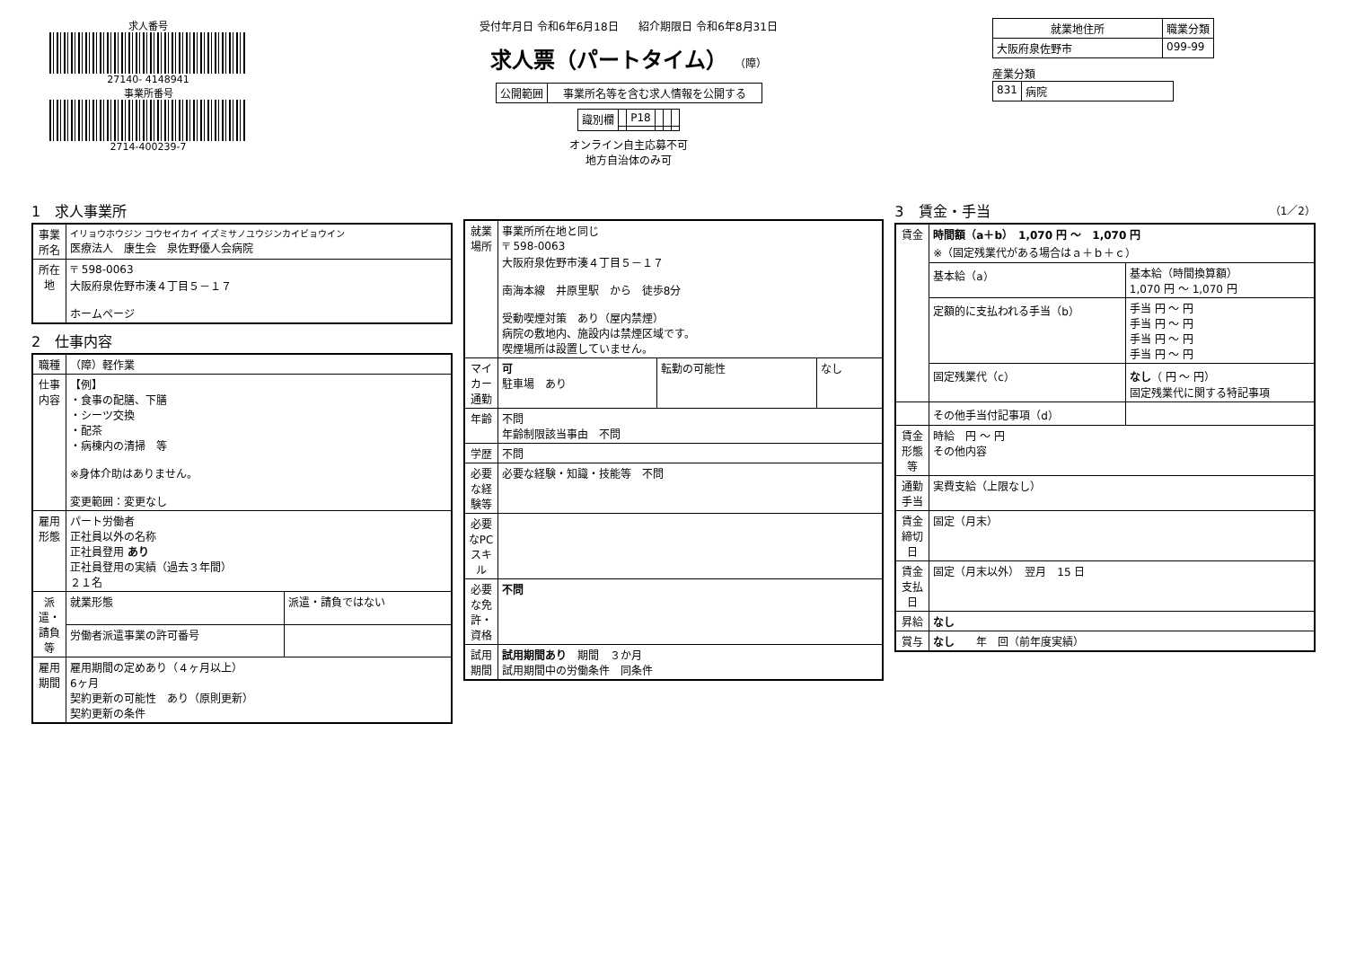求人番号
27140- 4148941
事業所番号
2714-400239-7
受付年月日 令和6年6月18日 紹介期限日 令和6年8月31日
求人票（パートタイム） （障）
| 公開範囲 | 事業所名等を含む求人情報を公開する |
| 識別欄 | | P18 | | | |
オンライン自主応募不可
地方自治体のみ可
| 就業地住所 | 職業分類 |
| --- | --- |
| 大阪府泉佐野市 | 099-99 |
産業分類
| 831 | 病院 |
1　求人事業所
| 事業所名 | イリョウホウジン コウセイカイ イズミサノユウジンカイビョウイン 医療法人 康生会 泉佐野優人会病院 |
| 所在地 | 〒 598-0063 大阪府泉佐野市湊４丁目５－１７ ホームページ |
2　仕事内容
| 職種 | （障）軽作業 | |
| 仕事内容 | 【例】 ・食事の配膳、下膳 ・シーツ交換 ・配茶 ・病棟内の清掃 等 ※身体介助はありません。 変更範囲：変更なし | |
| 雇用形態 | パート労働者 正社員以外の名称 正社員登用 あり 正社員登用の実績（過去３年間） ２１名 | |
| 派遣・請負等 | 就業形態 | 派遣・請負ではない |
| | 労働者派遣事業の許可番号 | |
| 雇用期間 | 雇用期間の定めあり（４ヶ月以上） 6ヶ月 契約更新の可能性 あり（原則更新） 契約更新の条件 | |
| 就業場所 | 事業所所在地と同じ 〒 598-0063 大阪府泉佐野市湊４丁目５－１７ 南海本線 井原里駅 から 徒歩8分 受動喫煙対策 あり（屋内禁煙） 病院の敷地内、施設内は禁煙区域です。 喫煙場所は設置していません。 | | |
| マイカー通勤 | 可 駐車場 あり | 転勤の可能性 | なし |
| 年齢 | 不問 年齢制限該当事由 不問 | | |
| 学歴 | 不問 | | |
| 必要な経験等 | 必要な経験・知識・技能等 不問 | | |
| 必要なPCスキル | | | |
| 必要な免許・資格 | 不問 | | |
| 試用期間 | 試用期間あり 期間 ３か月 試用期間中の労働条件 同条件 | | |
3　賃金・手当 （1／2）
| 賃金 | 時間額（a＋b） 1,070 円 ～ 1,070 円 ※（固定残業代がある場合はａ＋ｂ＋ｃ） | |
| | 基本給（a） | 基本給（時間換算額） 1,070 円 ～ 1,070 円 |
| | 定額的に支払われる手当（b） | 手当 円 ～ 円 手当 円 ～ 円 手当 円 ～ 円 手当 円 ～ 円 |
| | 固定残業代（c） | なし （ 円 ～ 円） 固定残業代に関する特記事項 |
| | その他手当付記事項（d） | |
| 賃金形態等 | 時給 円 ～ 円 その他内容 | |
| 通勤手当 | 実費支給（上限なし） | |
| 賃金締切日 | 固定（月末） | |
| 賃金支払日 | 固定（月末以外） 翌月 15 日 | |
| 昇給 | なし | |
| 賞与 | なし 年 回（前年度実績） | |